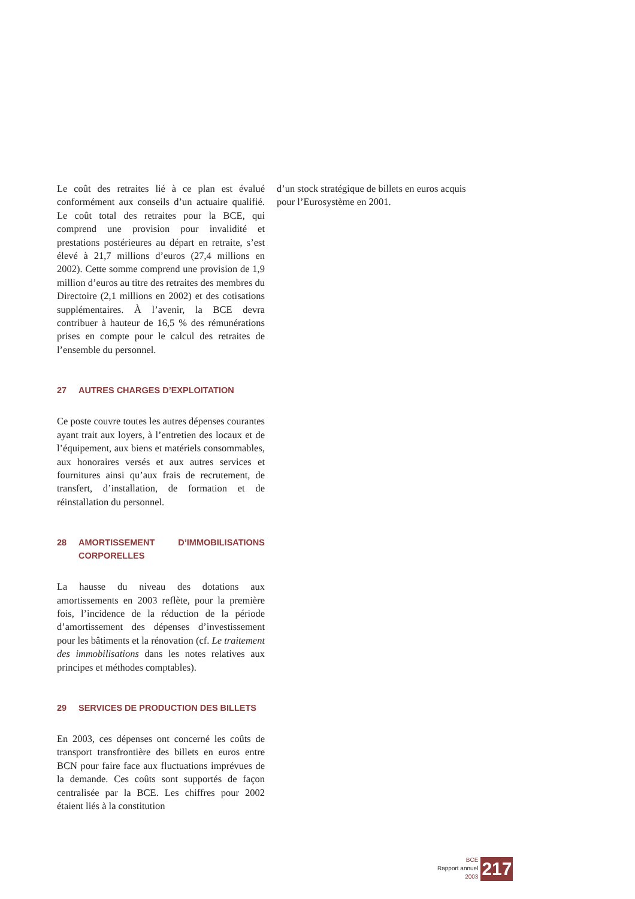Le coût des retraites lié à ce plan est évalué conformément aux conseils d’un actuaire qualifié. Le coût total des retraites pour la BCE, qui comprend une provision pour invalidité et prestations postérieures au départ en retraite, s’est élevé à 21,7 millions d’euros (27,4 millions en 2002). Cette somme comprend une provision de 1,9 million d’euros au titre des retraites des membres du Directoire (2,1 millions en 2002) et des cotisations supplémentaires. À l’avenir, la BCE devra contribuer à hauteur de 16,5 % des rémunérations prises en compte pour le calcul des retraites de l’ensemble du personnel.
27 AUTRES CHARGES D’EXPLOITATION
Ce poste couvre toutes les autres dépenses courantes ayant trait aux loyers, à l’entretien des locaux et de l’équipement, aux biens et matériels consommables, aux honoraires versés et aux autres services et fournitures ainsi qu’aux frais de recrutement, de transfert, d’installation, de formation et de réinstallation du personnel.
28 AMORTISSEMENT D’IMMOBILISATIONS CORPORELLES
La hausse du niveau des dotations aux amortissements en 2003 reflète, pour la première fois, l’incidence de la réduction de la période d’amortissement des dépenses d’investissement pour les bâtiments et la rénovation (cf. Le traitement des immobilisations dans les notes relatives aux principes et méthodes comptables).
29 SERVICES DE PRODUCTION DES BILLETS
En 2003, ces dépenses ont concerné les coûts de transport transfrontière des billets en euros entre BCN pour faire face aux fluctuations imprévues de la demande. Ces coûts sont supportés de façon centralisée par la BCE. Les chiffres pour 2002 étaient liés à la constitution
d’un stock stratégique de billets en euros acquis pour l’Eurosystème en 2001.
BCE
Rapport annuel
2003
217